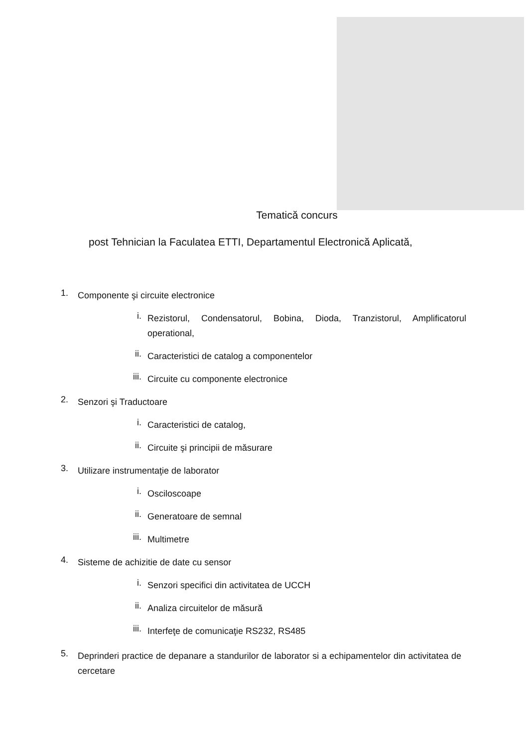Tematică concurs
post Tehnician la Faculatea ETTI, Departamentul Electronică Aplicată,
1. Componente şi circuite electronice
i. Rezistorul, Condensatorul, Bobina, Dioda, Tranzistorul, Amplificatorul operational,
ii. Caracteristici de catalog a componentelor
iii. Circuite cu componente electronice
2. Senzori şi Traductoare
i. Caracteristici de catalog,
ii. Circuite şi principii de măsurare
3. Utilizare instrumentaţie de laborator
i. Osciloscoape
ii. Generatoare de semnal
iii. Multimetre
4. Sisteme de achizitie de date cu sensor
i. Senzori specifici din activitatea de UCCH
ii. Analiza circuitelor de măsură
iii. Interfeţe de comunicaţie RS232, RS485
5. Deprinderi practice de depanare a standurilor de laborator si a echipamentelor din activitatea de cercetare